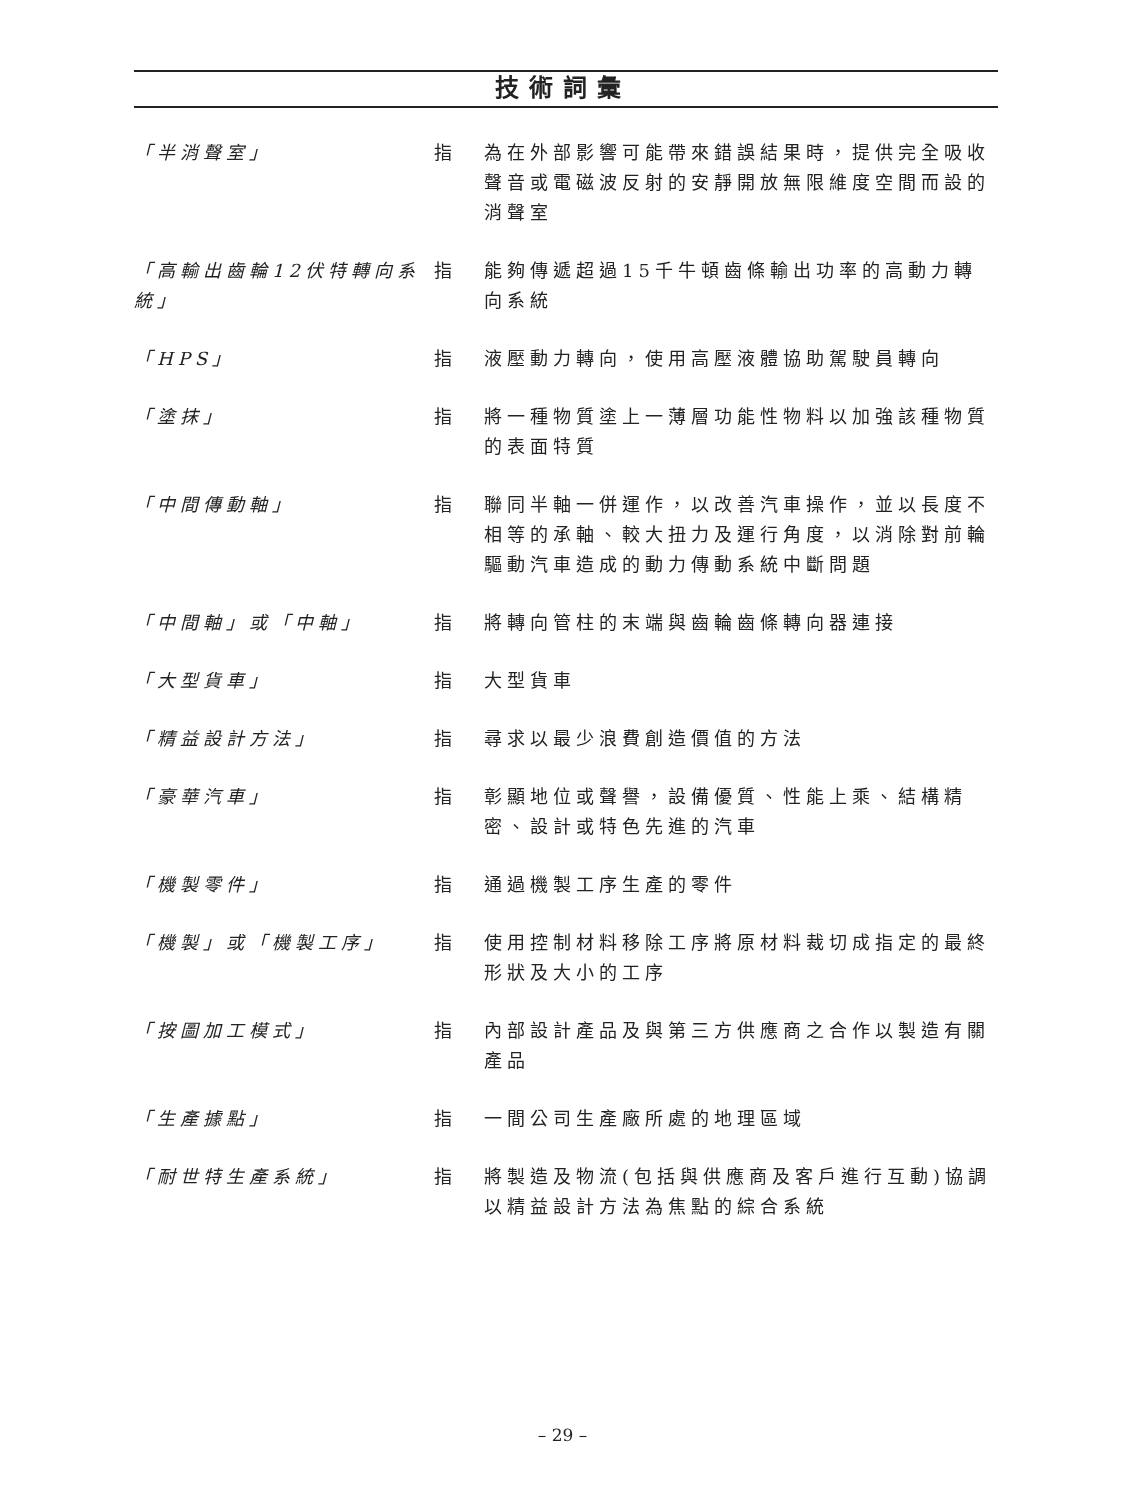技術詞彙
「半消聲室」 指 為在外部影響可能帶來錯誤結果時，提供完全吸收聲音或電磁波反射的安靜開放無限維度空間而設的消聲室
「高輸出齒輪12伏特轉向系統」
指 能夠傳遞超過15千牛頓齒條輸出功率的高動力轉向系統
「HPS」 指 液壓動力轉向，使用高壓液體協助駕駛員轉向
「塗抹」 指 將一種物質塗上一薄層功能性物料以加強該種物質的表面特質
「中間傳動軸」 指 聯同半軸一併運作，以改善汽車操作，並以長度不相等的承軸、較大扭力及運行角度，以消除對前輪驅動汽車造成的動力傳動系統中斷問題
「中間軸」或「中軸」 指 將轉向管柱的末端與齒輪齒條轉向器連接
「大型貨車」 指 大型貨車
「精益設計方法」 指 尋求以最少浪費創造價值的方法
「豪華汽車」 指 彰顯地位或聲譽，設備優質、性能上乘、結構精密、設計或特色先進的汽車
「機製零件」 指 通過機製工序生產的零件
「機製」或「機製工序」 指 使用控制材料移除工序將原材料裁切成指定的最終形狀及大小的工序
「按圖加工模式」 指 內部設計產品及與第三方供應商之合作以製造有關產品
「生產據點」 指 一間公司生產廠所處的地理區域
「耐世特生產系統」 指 將製造及物流(包括與供應商及客戶進行互動)協調以精益設計方法為焦點的綜合系統
– 29 –